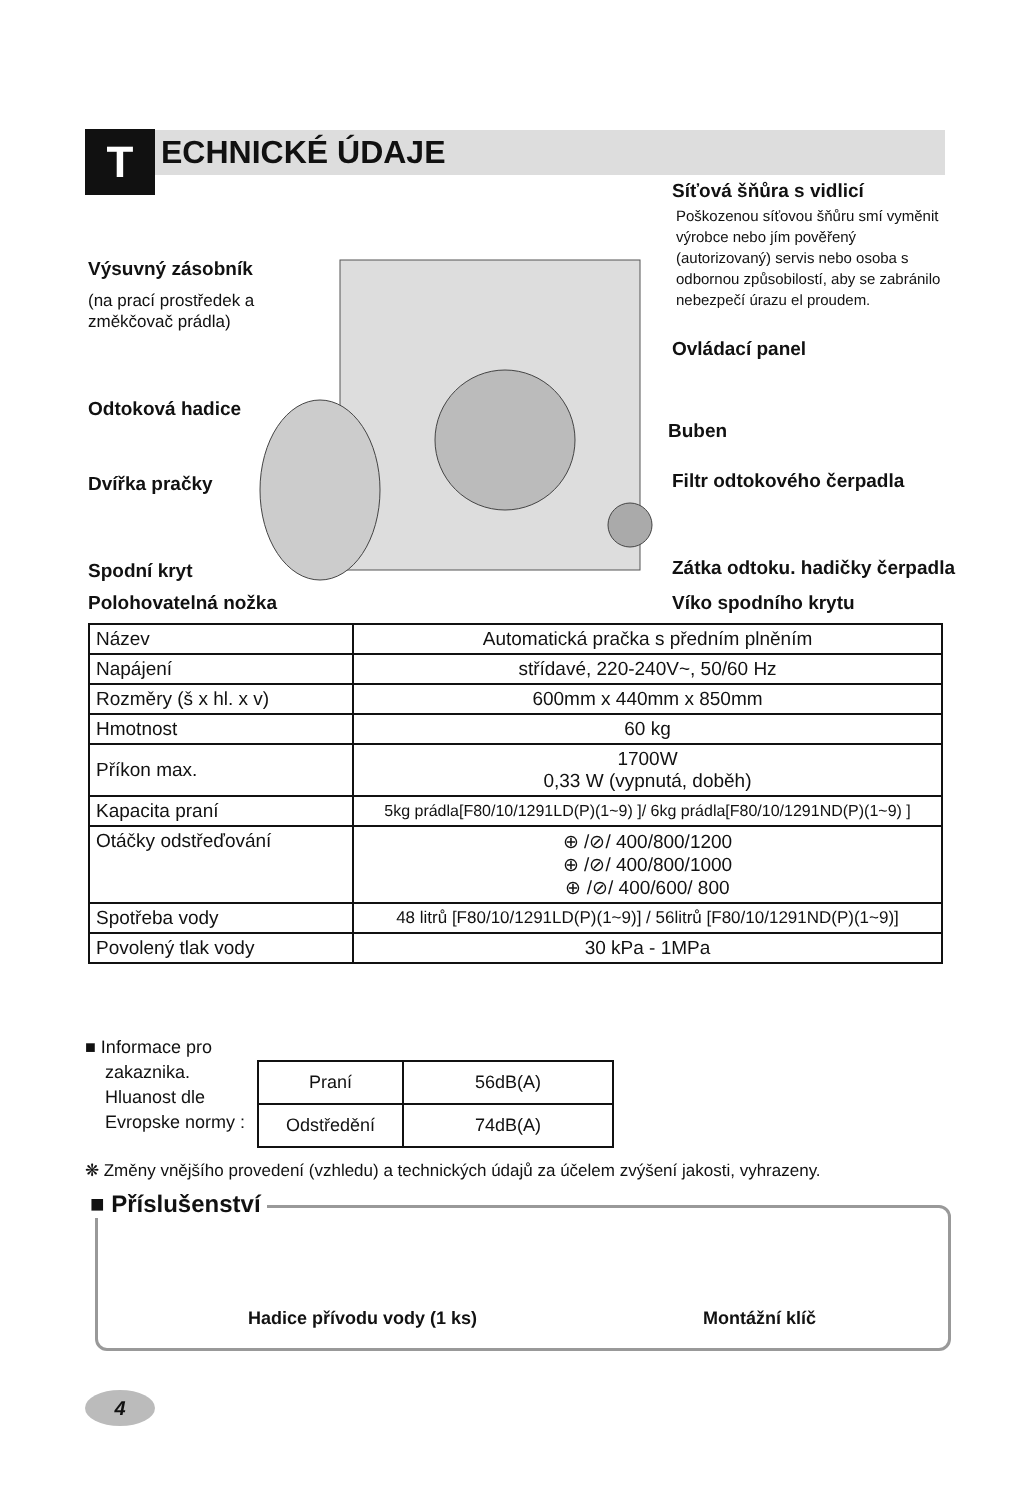T
ECHNICKÉ ÚDAJE
Síťová šňůra s vidlicí
Poškozenou síťovou šňůru smí vyměnit
výrobce nebo jím pověřený
(autorizovaný) servis nebo osoba s
odbornou způsobilostí, aby se zabránilo
nebezpečí úrazu el proudem.
Výsuvný zásobník
(na prací prostředek a
změkčovač prádla)
Ovládací panel
Odtoková hadice
Buben
Dvířka pračky Filtr odtokového čerpadla
Spodní kryt Zátka odtoku. hadičky čerpadla
Polohovatelná nožka Víko spodního krytu
| Název | Automatická pračka s předním plněním |
| Napájení | střídavé, 220-240V~, 50/60 Hz |
| Rozměry (š x hl. x v) | 600mm x 440mm x 850mm |
| Hmotnost | 60 kg |
| Příkon max. | 1700W 0,33 W (vypnutá, doběh) |
| Kapacita praní | 5kg prádla[F80/10/1291LD(P)(1~9) ]/ 6kg prádla[F80/10/1291ND(P)(1~9) ] |
| Otáčky odstřeďování | ⊕ /⊘/ 400/800/1200 ⊕ /⊘/ 400/800/1000 ⊕ /⊘/ 400/600/ 800 |
| Spotřeba vody | 48 litrů [F80/10/1291LD(P)(1~9)] / 56litrů [F80/10/1291ND(P)(1~9)] |
| Povolený tlak vody | 30 kPa - 1MPa |
■ Informace pro
zakaznika.
Hluanost dle
Evropske normy :
| Praní | 56dB(A) |
| Odstředění | 74dB(A) |
❋ Změny vnějšího provedení (vzhledu) a technických údajů za účelem zvýšení jakosti, vyhrazeny.
Hadice přívodu vody (1 ks) Montážní klíč
■ Příslušenství
4